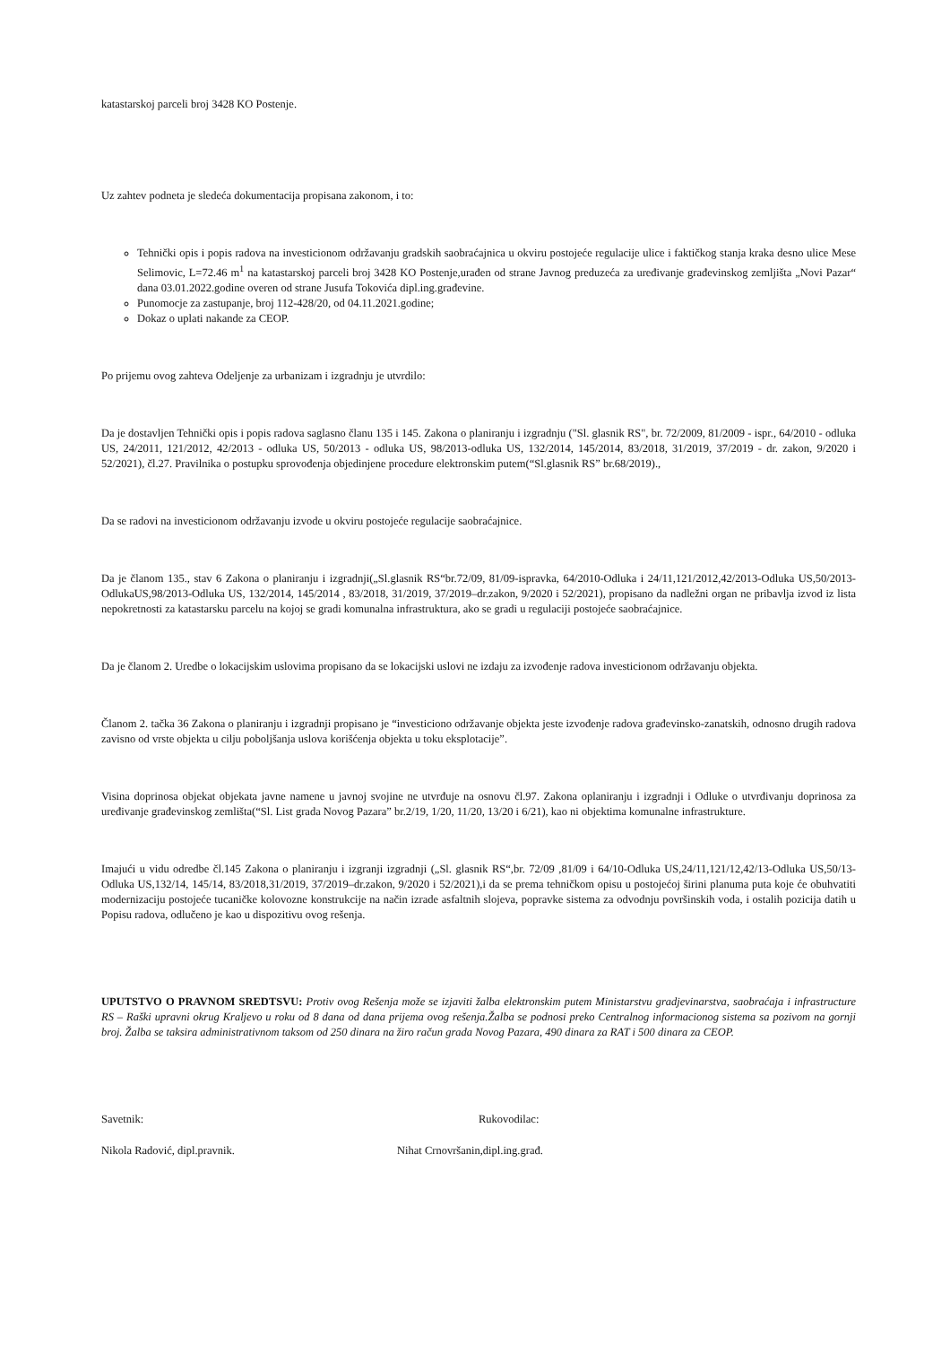katastarskoj parceli broj 3428 KO Postenje.
Uz zahtev podneta je sledeća dokumentacija propisana zakonom, i to:
Tehnički opis i popis radova na investicionom održavanju gradskih saobraćajnica u okviru postojeće regulacije ulice i faktičkog stanja kraka desno ulice Mese Selimovic, L=72.46 m<sup>1</sup> na katastarskoj parceli broj 3428 KO Postenje,urađen od strane Javnog preduzeća za uređivanje građevinskog zemljišta „Novi Pazar“ dana 03.01.2022.godine overen od strane Jusufa Tokovića dipl.ing.građevine.
Punomocje za zastupanje, broj 112-428/20, od 04.11.2021.godine;
Dokaz o uplati nakande za CEOP.
Po prijemu ovog zahteva Odeljenje za urbanizam i izgradnju je utvrdilo:
Da je dostavljen Tehnički opis i popis radova saglasno članu 135 i 145. Zakona o planiranju i izgradnju ("Sl. glasnik RS", br. 72/2009, 81/2009 - ispr., 64/2010 - odluka US, 24/2011, 121/2012, 42/2013 - odluka US, 50/2013 - odluka US, 98/2013-odluka US, 132/2014, 145/2014, 83/2018, 31/2019, 37/2019 - dr. zakon, 9/2020 i 52/2021), čl.27. Pravilnika o postupku sprovođenja objedinjene procedure elektronskim putem(“Sl.glasnik RS” br.68/2019).,
Da se radovi na investicionom održavanju izvode u okviru postojeće regulacije saobraćajnice.
Da je članom 135., stav 6 Zakona o planiranju i izgradnji(„Sl.glasnik RS“br.72/09, 81/09-ispravka, 64/2010-Odluka i 24/11,121/2012,42/2013-Odluka US,50/2013-OdlukaUS,98/2013-Odluka US, 132/2014, 145/2014 , 83/2018, 31/2019, 37/2019–dr.zakon, 9/2020 i 52/2021), propisano da nadležni organ ne pribavlja izvod iz lista nepokretnosti za katastarsku parcelu na kojoj se gradi komunalna infrastruktura, ako se gradi u regulaciji postojeće saobraćajnice.
Da je članom 2. Uredbe o lokacijskim uslovima propisano da se lokacijski uslovi ne izdaju za izvođenje radova investicionom održavanju objekta.
Članom 2. tačka 36 Zakona o planiranju i izgradnji propisano je “investiciono održavanje objekta jeste izvođenje radova građevinsko-zanatskih, odnosno drugih radova zavisno od vrste objekta u cilju poboljšanja uslova korišćenja objekta u toku eksplotacije”.
Visina doprinosa objekat objekata javne namene u javnoj svojine ne utvrđuje na osnovu čl.97. Zakona oplaniranju i izgradnji i Odluke o utvrđivanju doprinosa za uređivanje građevinskog zemlišta(“Sl. List grada Novog Pazara” br.2/19, 1/20, 11/20, 13/20 i 6/21), kao ni objektima komunalne infrastrukture.
Imajući u vidu odredbe čl.145 Zakona o planiranju i izgranji izgradnji („Sl. glasnik RS“,br. 72/09 ,81/09 i 64/10-Odluka US,24/11,121/12,42/13-Odluka US,50/13-Odluka US,132/14, 145/14, 83/2018,31/2019, 37/2019–dr.zakon, 9/2020 i 52/2021),i da se prema tehničkom opisu u postojećoj širini planuma puta koje će obuhvatiti modernizaciju postojeće tucaničke kolovozne konstrukcije na način izrade asfaltnih slojeva, popravke sistema za odvodnju površinskih voda, i ostalih pozicija datih u Popisu radova, odlučeno je kao u dispozitivu ovog rešenja.
UPUTSTVO O PRAVNOM SREDTSVU: Protiv ovog Rešenja može se izjaviti žalba elektronskim putem Ministarstvu gradjevinarstva, saobraćaja i infrastructure RS – Raški upravni okrug Kraljevo u roku od 8 dana od dana prijema ovog rešenja.Žalba se podnosi preko Centralnog informacionog sistema sa pozivom na gornji broj. Žalba se taksira administrativnom taksom od 250 dinara na žiro račun grada Novog Pazara, 490 dinara za RAT i 500 dinara za CEOP.
Savetnik: Rukovodilac:
Nikola Radović, dipl.pravnik. Nihat Crnovršanin,dipl.ing.građ.